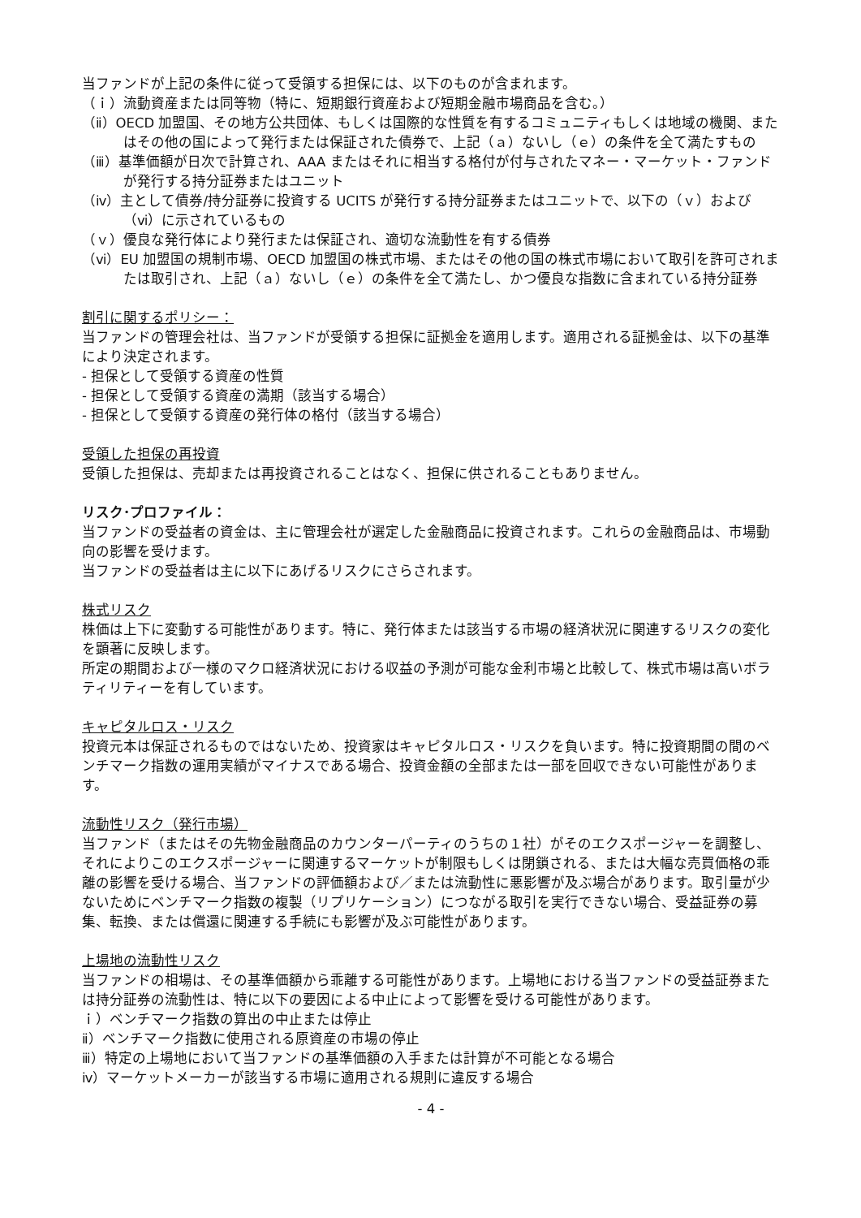当ファンドが上記の条件に従って受領する担保には、以下のものが含まれます。
（ｉ）流動資産または同等物（特に、短期銀行資産および短期金融市場商品を含む。）
（ⅱ）OECD 加盟国、その地方公共団体、もしくは国際的な性質を有するコミュニティもしくは地域の機関、またはその他の国によって発行または保証された債券で、上記（ａ）ないし（ｅ）の条件を全て満たすもの
（ⅲ）基準価額が日次で計算され、AAA またはそれに相当する格付が付与されたマネー・マーケット・ファンドが発行する持分証券またはユニット
（ⅳ）主として債券/持分証券に投資する UCITS が発行する持分証券またはユニットで、以下の（ｖ）および（ⅵ）に示されているもの
（ｖ）優良な発行体により発行または保証され、適切な流動性を有する債券
（ⅵ）EU 加盟国の規制市場、OECD 加盟国の株式市場、またはその他の国の株式市場において取引を許可されまたは取引され、上記（ａ）ないし（ｅ）の条件を全て満たし、かつ優良な指数に含まれている持分証券
割引に関するポリシー：
当ファンドの管理会社は、当ファンドが受領する担保に証拠金を適用します。適用される証拠金は、以下の基準により決定されます。
- 担保として受領する資産の性質
- 担保として受領する資産の満期（該当する場合）
- 担保として受領する資産の発行体の格付（該当する場合）
受領した担保の再投資
受領した担保は、売却または再投資されることはなく、担保に供されることもありません。
リスク･プロファイル：
当ファンドの受益者の資金は、主に管理会社が選定した金融商品に投資されます。これらの金融商品は、市場動向の影響を受けます。
当ファンドの受益者は主に以下にあげるリスクにさらされます。
株式リスク
株価は上下に変動する可能性があります。特に、発行体または該当する市場の経済状況に関連するリスクの変化を顕著に反映します。
所定の期間および一様のマクロ経済状況における収益の予測が可能な金利市場と比較して、株式市場は高いボラティリティーを有しています。
キャピタルロス・リスク
投資元本は保証されるものではないため、投資家はキャピタルロス・リスクを負います。特に投資期間の間のベンチマーク指数の運用実績がマイナスである場合、投資金額の全部または一部を回収できない可能性があります。
流動性リスク（発行市場）
当ファンド（またはその先物金融商品のカウンターパーティのうちの１社）がそのエクスポージャーを調整し、それによりこのエクスポージャーに関連するマーケットが制限もしくは閉鎖される、または大幅な売買価格の乖離の影響を受ける場合、当ファンドの評価額および／または流動性に悪影響が及ぶ場合があります。取引量が少ないためにベンチマーク指数の複製（リプリケーション）につながる取引を実行できない場合、受益証券の募集、転換、または償還に関連する手続にも影響が及ぶ可能性があります。
上場地の流動性リスク
当ファンドの相場は、その基準価額から乖離する可能性があります。上場地における当ファンドの受益証券または持分証券の流動性は、特に以下の要因による中止によって影響を受ける可能性があります。
ｉ）ベンチマーク指数の算出の中止または停止
ⅱ）ベンチマーク指数に使用される原資産の市場の停止
ⅲ）特定の上場地において当ファンドの基準価額の入手または計算が不可能となる場合
ⅳ）マーケットメーカーが該当する市場に適用される規則に違反する場合
- 4 -